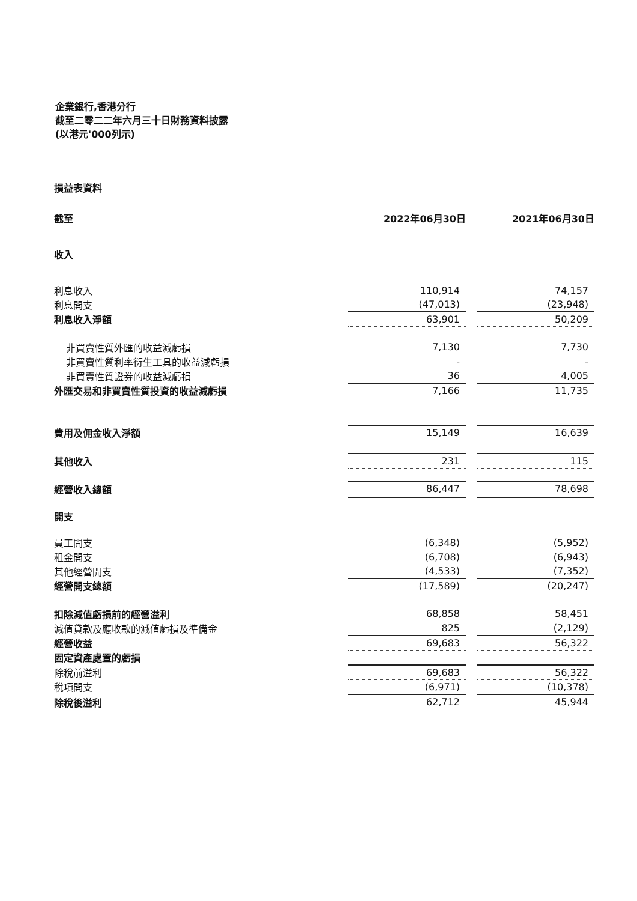企業銀行,香港分行
截至二零二二年六月三十日財務資料披露
(以港元'000列示)
| 損益表資料 | | | |
| 截至 | 2022年06月30日 | | 2021年06月30日 |
| 收入 | | | |
| 利息收入 | 110,914 | | 74,157 |
| 利息開支 | (47,013) | | (23,948) |
| 利息收入淨額 | 63,901 | | 50,209 |
| 非買賣性質外匯的收益減虧損 | 7,130 | | 7,730 |
| 非買賣性質利率衍生工具的收益減虧損 | - | | - |
| 非買賣性質證券的收益減虧損 | 36 | | 4,005 |
| 外匯交易和非買賣性質投資的收益減虧損 | 7,166 | | 11,735 |
| 費用及佣金收入淨額 | 15,149 | | 16,639 |
| 其他收入 | 231 | | 115 |
| 經營收入總額 | 86,447 | | 78,698 |
| 開支 | | | |
| 員工開支 | (6,348) | | (5,952) |
| 租金開支 | (6,708) | | (6,943) |
| 其他經營開支 | (4,533) | | (7,352) |
| 經營開支總額 | (17,589) | | (20,247) |
| 扣除減值虧損前的經營溢利 | 68,858 | | 58,451 |
| 減值貸款及應收款的減值虧損及準備金 | 825 | | (2,129) |
| 經營收益 | 69,683 | | 56,322 |
| 固定資產處置的虧損 | | | |
| 除稅前溢利 | 69,683 | | 56,322 |
| 稅項開支 | (6,971) | | (10,378) |
| 除稅後溢利 | 62,712 | | 45,944 |